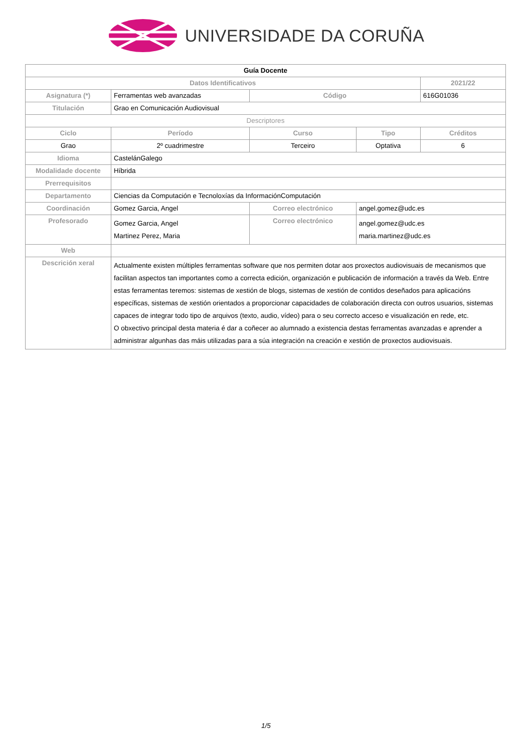UNIVERSIDADE DA CORUÑA
| Guía Docente | | | | |
| --- | --- | --- | --- | --- |
| Datos Identificativos | | | | 2021/22 |
| Asignatura (*) | Ferramentas web avanzadas | Código | | 616G01036 |
| Titulación | Grao en Comunicación Audiovisual | | | |
| Descriptores | | | | |
| Ciclo | Período | Curso | Tipo | Créditos |
| Grao | 2º cuadrimestre | Terceiro | Optativa | 6 |
| Idioma | CastelánGalego | | | |
| Modalidade docente | Híbrida | | | |
| Prerrequisitos | | | | |
| Departamento | Ciencias da Computación e Tecnoloxías da InformaciónComputación | | | |
| Coordinación | Gomez Garcia, Angel | Correo electrónico | angel.gomez@udc.es | |
| Profesorado | Gomez Garcia, Angel Martinez Perez, Maria | Correo electrónico | angel.gomez@udc.es maria.martinez@udc.es | |
| Web | | | | |
| Descrición xeral | Actualmente existen múltiples ferramentas software que nos permiten dotar aos proxectos audiovisuais de mecanismos que facilitan aspectos tan importantes como a correcta edición, organización e publicación de información a través da Web. Entre estas ferramentas teremos: sistemas de xestión de blogs, sistemas de xestión de contidos deseñados para aplicacións específicas, sistemas de xestión orientados a proporcionar capacidades de colaboración directa con outros usuarios, sistemas capaces de integrar todo tipo de arquivos (texto, audio, vídeo) para o seu correcto acceso e visualización en rede, etc. O obxectivo principal desta materia é dar a coñecer ao alumnado a existencia destas ferramentas avanzadas e aprender a administrar algunhas das máis utilizadas para a súa integración na creación e xestión de proxectos audiovisuais. | | | |
1/5